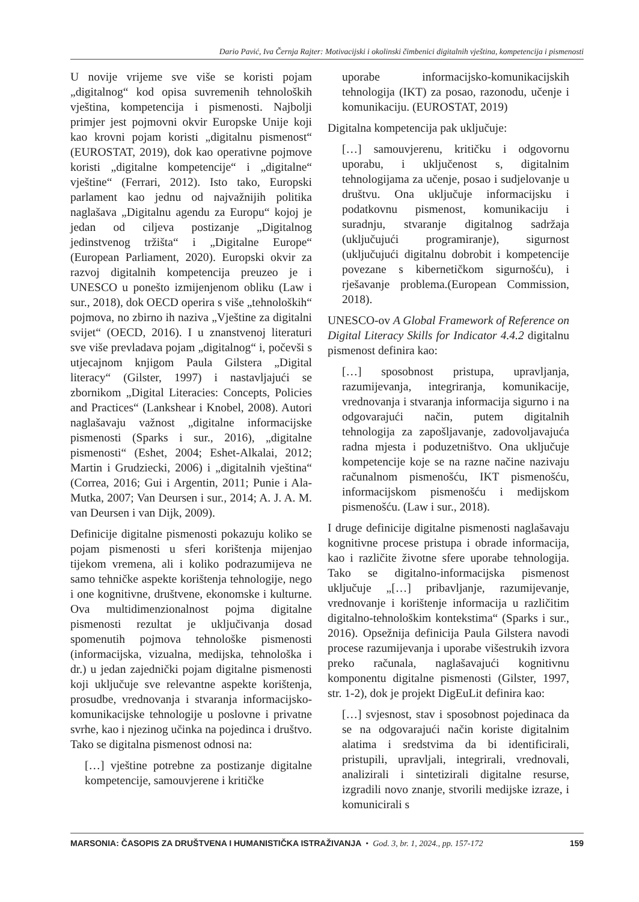Dario Pavić, Iva Černja Rajter: Motivacijski i okolinski čimbenici digitalnih vještina, kompetencija i pismenosti
U novije vrijeme sve više se koristi pojam „digitalnog“ kod opisa suvremenih tehnoloških vještina, kompetencija i pismenosti. Najbolji primjer jest pojmovni okvir Europske Unije koji kao krovni pojam koristi „digitalnu pismenost“ (EUROSTAT, 2019), dok kao operativne pojmove koristi „digitalne kompetencije“ i „digitalne“ vještine“ (Ferrari, 2012). Isto tako, Europski parlament kao jednu od najvažnijih politika naglašava „Digitalnu agendu za Europu“ kojoj je jedan od ciljeva postizanje „Digitalnog jedinstvenog tržišta“ i „Digitalne Europe“ (European Parliament, 2020). Europski okvir za razvoj digitalnih kompetencija preuzeo je i UNESCO u ponešto izmijenjenom obliku (Law i sur., 2018), dok OECD operira s više „tehnoloških“ pojmova, no zbirno ih naziva „Vještine za digitalni svijet“ (OECD, 2016). I u znanstvenoj literaturi sve više prevladava pojam „digitalnog“ i, počevši s utjecajnom knjigom Paula Gilstera „Digital literacy“ (Gilster, 1997) i nastavljajući se zbornikom „Digital Literacies: Concepts, Policies and Practices“ (Lankshear i Knobel, 2008). Autori naglašavaju važnost „digitalne informacijske pismenosti (Sparks i sur., 2016), „digitalne pismenosti“ (Eshet, 2004; Eshet-Alkalai, 2012; Martin i Grudziecki, 2006) i „digitalnih vještina“ (Correa, 2016; Gui i Argentin, 2011; Punie i Ala-Mutka, 2007; Van Deursen i sur., 2014; A. J. A. M. van Deursen i van Dijk, 2009).
Definicije digitalne pismenosti pokazuju koliko se pojam pismenosti u sferi korištenja mijenjao tijekom vremena, ali i koliko podrazumijeva ne samo tehničke aspekte korištenja tehnologije, nego i one kognitivne, društvene, ekonomske i kulturne. Ova multidimenzionalnost pojma digitalne pismenosti rezultat je uključivanja dosad spomenutih pojmova tehnološke pismenosti (informacijska, vizualna, medijska, tehnološka i dr.) u jedan zajednički pojam digitalne pismenosti koji uključuje sve relevantne aspekte korištenja, prosudbe, vrednovanja i stvaranja informacijsko-komunikacijske tehnologije u poslovne i privatne svrhe, kao i njezinog učinka na pojedinca i društvo. Tako se digitalna pismenost odnosi na:
[…] vještine potrebne za postizanje digitalne kompetencije, samouvjerene i kritičke
uporabe informacijsko-komunikacijskih tehnologija (IKT) za posao, razonodu, učenje i komunikaciju. (EUROSTAT, 2019)
Digitalna kompetencija pak uključuje:
[…] samouvjerenu, kritičku i odgovornu uporabu, i uključenost s, digitalnim tehnologijama za učenje, posao i sudjelovanje u društvu. Ona uključuje informacijsku i podatkovnu pismenost, komunikaciju i suradnju, stvaranje digitalnog sadržaja (uključujući programiranje), sigurnost (uključujući digitalnu dobrobit i kompetencije povezane s kibernetičkom sigurnošću), i rješavanje problema.(European Commission, 2018).
UNESCO-ov A Global Framework of Reference on Digital Literacy Skills for Indicator 4.4.2 digitalnu pismenost definira kao:
[…] sposobnost pristupa, upravljanja, razumijevanja, integriranja, komunikacije, vrednovanja i stvaranja informacija sigurno i na odgovarajući način, putem digitalnih tehnologija za zapošljavanje, zadovoljavajuća radna mjesta i poduzetništvo. Ona uključuje kompetencije koje se na razne načine nazivaju računalnom pismenošću, IKT pismenošću, informacijskom pismenošću i medijskom pismenošću. (Law i sur., 2018).
I druge definicije digitalne pismenosti naglašavaju kognitivne procese pristupa i obrade informacija, kao i različite životne sfere uporabe tehnologija. Tako se digitalno-informacijska pismenost uključuje „[…] pribavljanje, razumijevanje, vrednovanje i korištenje informacija u različitim digitalno-tehnološkim kontekstima“ (Sparks i sur., 2016). Opsežnija definicija Paula Gilstera navodi procese razumijevanja i uporabe višestrukih izvora preko računala, naglašavajući kognitivnu komponentu digitalne pismenosti (Gilster, 1997, str. 1-2), dok je projekt DigEuLit definira kao:
[…] svjesnost, stav i sposobnost pojedinaca da se na odgovarajući način koriste digitalnim alatima i sredstvima da bi identificirali, pristupili, upravljali, integrirali, vrednovali, analizirali i sintetizirali digitalne resurse, izgradili novo znanje, stvorili medijske izraze, i komunicirali s
MARSONIA: ČASOPIS ZA DRUŠTVENA I HUMANISTIČKA ISTRAŽIVANJA • God. 3, br. 1, 2024., pp. 157-172 159